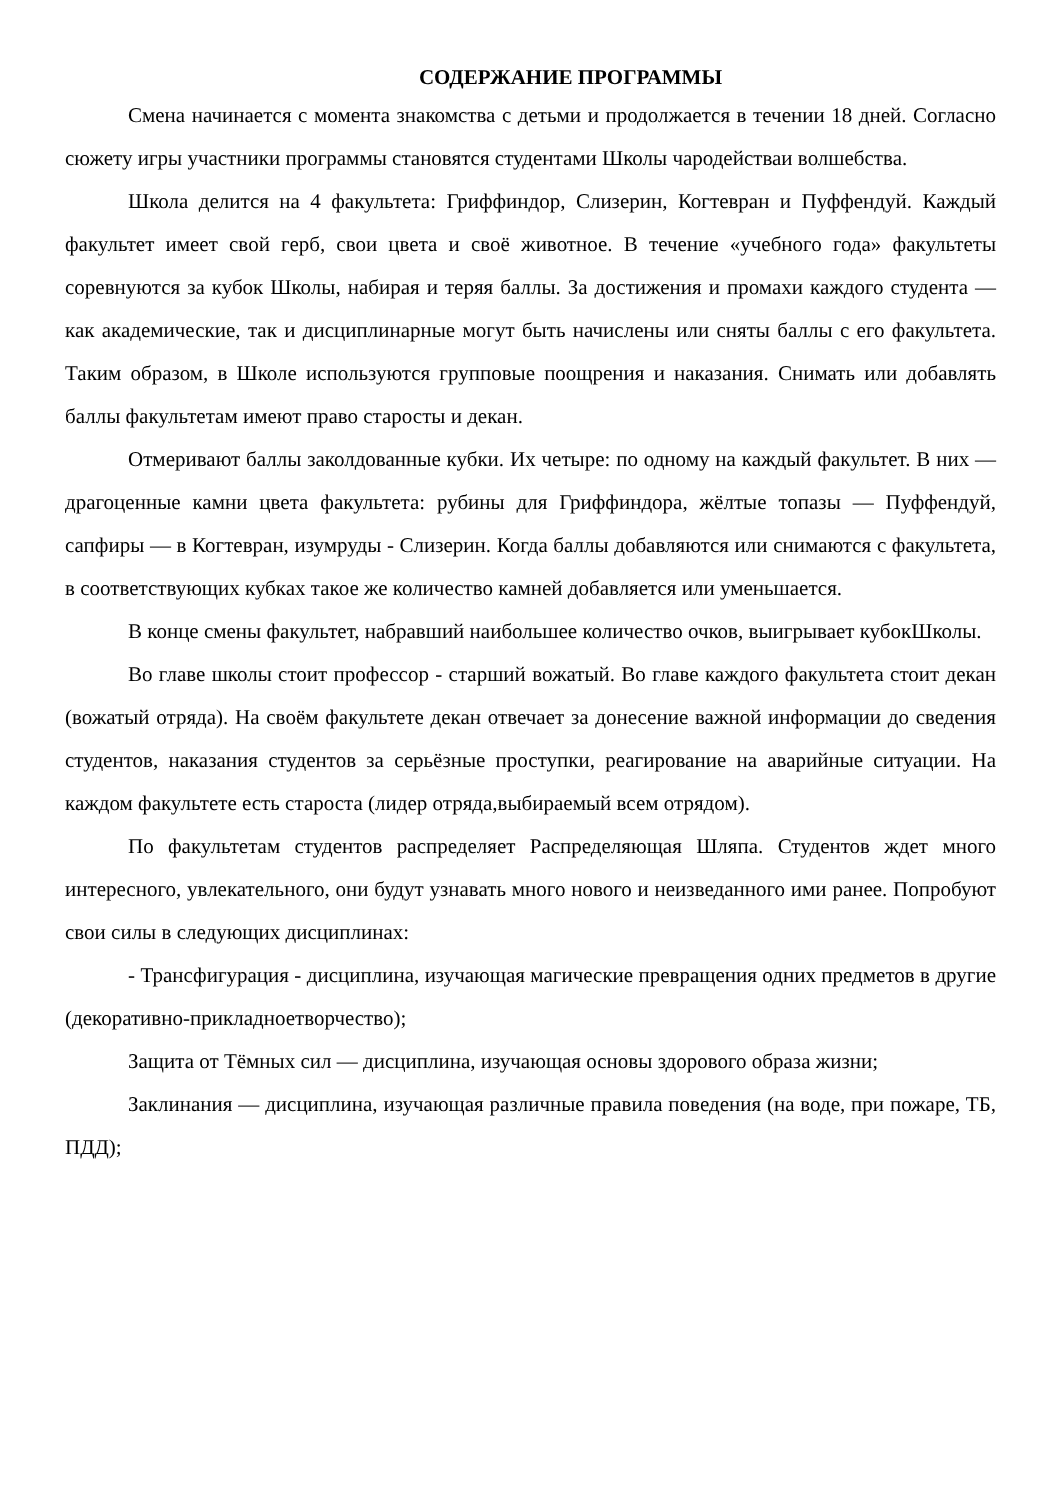СОДЕРЖАНИЕ ПРОГРАММЫ
Смена начинается с момента знакомства с детьми и продолжается в течении 18 дней. Согласно сюжету игры участники программы становятся студентами Школы чародействаи волшебства.
Школа делится на 4 факультета: Гриффиндор, Слизерин, Когтевран и Пуффендуй. Каждый факультет имеет свой герб, свои цвета и своё животное. В течение «учебного года» факультеты соревнуются за кубок Школы, набирая и теряя баллы. За достижения и промахи каждого студента — как академические, так и дисциплинарные могут быть начислены или сняты баллы с его факультета. Таким образом, в Школе используются групповые поощрения и наказания. Снимать или добавлять баллы факультетам имеют право старосты и декан.
Отмеривают баллы заколдованные кубки. Их четыре: по одному на каждый факультет. В них — драгоценные камни цвета факультета: рубины для Гриффиндора, жёлтые топазы — Пуффендуй, сапфиры — в Когтевран, изумруды - Слизерин. Когда баллы добавляются или снимаются с факультета, в соответствующих кубках такое же количество камней добавляется или уменьшается.
В конце смены факультет, набравший наибольшее количество очков, выигрывает кубокШколы.
Во главе школы стоит профессор - старший вожатый. Во главе каждого факультета стоит декан (вожатый отряда). На своём факультете декан отвечает за донесение важной информации до сведения студентов, наказания студентов за серьёзные проступки, реагирование на аварийные ситуации. На каждом факультете есть староста (лидер отряда,выбираемый всем отрядом).
По факультетам студентов распределяет Распределяющая Шляпа. Студентов ждет много интересного, увлекательного, они будут узнавать много нового и неизведанного ими ранее. Попробуют свои силы в следующих дисциплинах:
- Трансфигурация - дисциплина, изучающая магические превращения одних предметов в другие (декоративно-прикладноетворчество);
Защита от Тёмных сил — дисциплина, изучающая основы здорового образа жизни;
Заклинания — дисциплина, изучающая различные правила поведения (на воде, при пожаре, ТБ, ПДД);